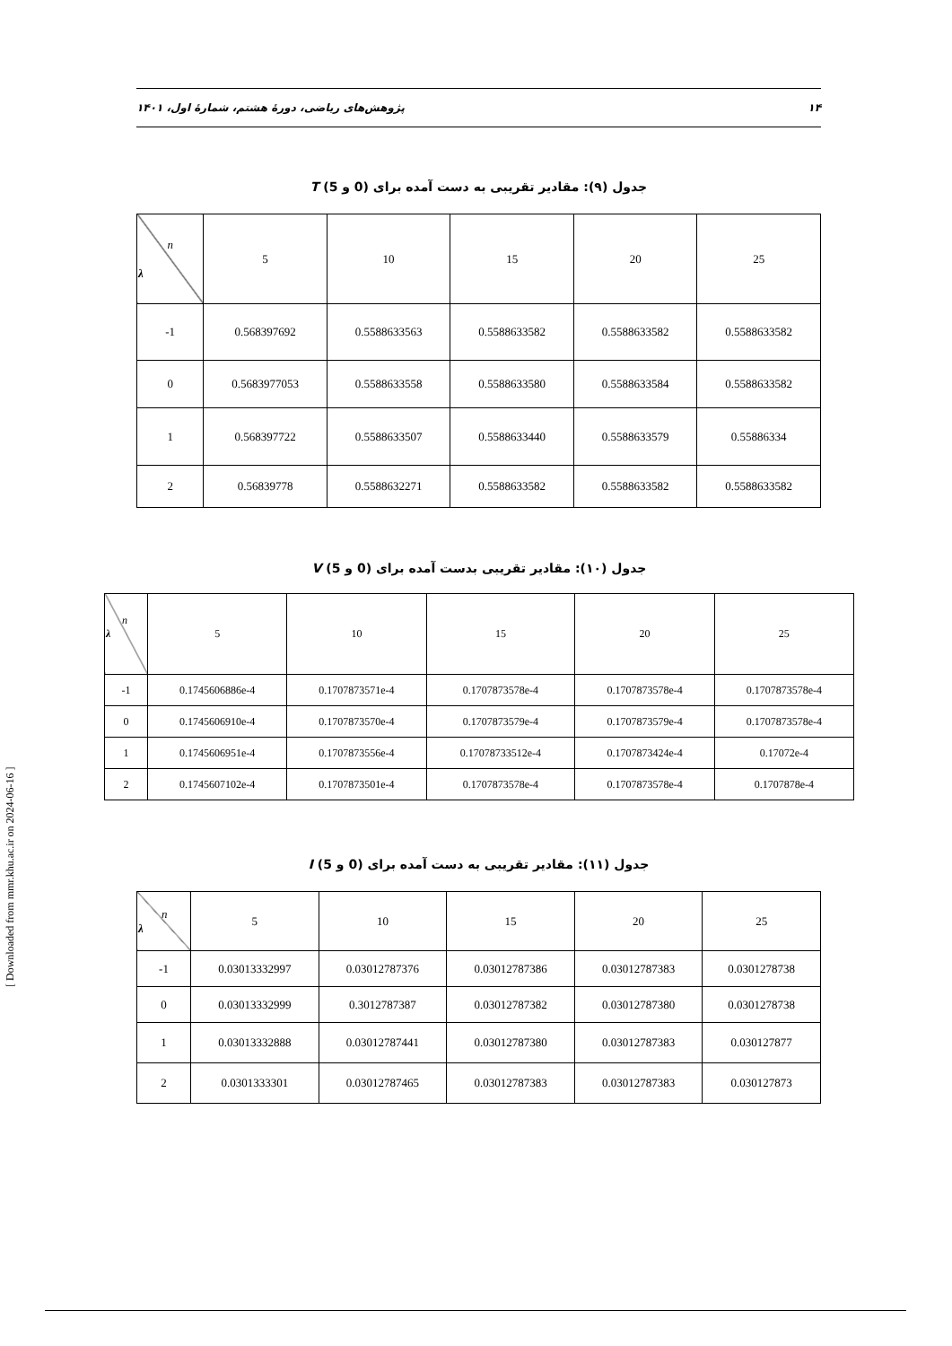۱۴ پژوهش‌های ریاضی، دورهٔ هشتم، شمارهٔ اول، ۱۴۰۱
جدول (۹): مقادیر تقریبی به دست آمده برای (0 و 5) T
| n λ | 5 | 10 | 15 | 20 | 25 |
| --- | --- | --- | --- | --- | --- |
| -1 | 0.568397692 | 0.5588633563 | 0.5588633582 | 0.5588633582 | 0.5588633582 |
| 0 | 0.5683977053 | 0.5588633558 | 0.5588633580 | 0.5588633584 | 0.5588633582 |
| 1 | 0.568397722 | 0.5588633507 | 0.5588633440 | 0.5588633579 | 0.55886334 |
| 2 | 0.56839778 | 0.5588632271 | 0.5588633582 | 0.5588633582 | 0.5588633582 |
جدول (۱۰): مقادیر تقریبی بدست آمده برای (0 و 5) V
| n λ | 5 | 10 | 15 | 20 | 25 |
| --- | --- | --- | --- | --- | --- |
| -1 | 0.1745606886e-4 | 0.1707873571e-4 | 0.1707873578e-4 | 0.1707873578e-4 | 0.1707873578e-4 |
| 0 | 0.1745606910e-4 | 0.1707873570e-4 | 0.1707873579e-4 | 0.1707873579e-4 | 0.1707873578e-4 |
| 1 | 0.1745606951e-4 | 0.1707873556e-4 | 0.17078733512e-4 | 0.1707873424e-4 | 0.17072e-4 |
| 2 | 0.1745607102e-4 | 0.1707873501e-4 | 0.1707873578e-4 | 0.1707873578e-4 | 0.1707878e-4 |
جدول (۱۱): مقادیر تقریبی به دست آمده برای (0 و 5) I
| n λ | 5 | 10 | 15 | 20 | 25 |
| --- | --- | --- | --- | --- | --- |
| -1 | 0.03013332997 | 0.03012787376 | 0.03012787386 | 0.03012787383 | 0.0301278738 |
| 0 | 0.03013332999 | 0.3012787387 | 0.03012787382 | 0.03012787380 | 0.0301278738 |
| 1 | 0.03013332888 | 0.03012787441 | 0.03012787380 | 0.03012787383 | 0.030127877 |
| 2 | 0.0301333301 | 0.03012787465 | 0.03012787383 | 0.03012787383 | 0.030127873 |
[ Downloaded from mmr.khu.ac.ir on 2024-06-16 ]